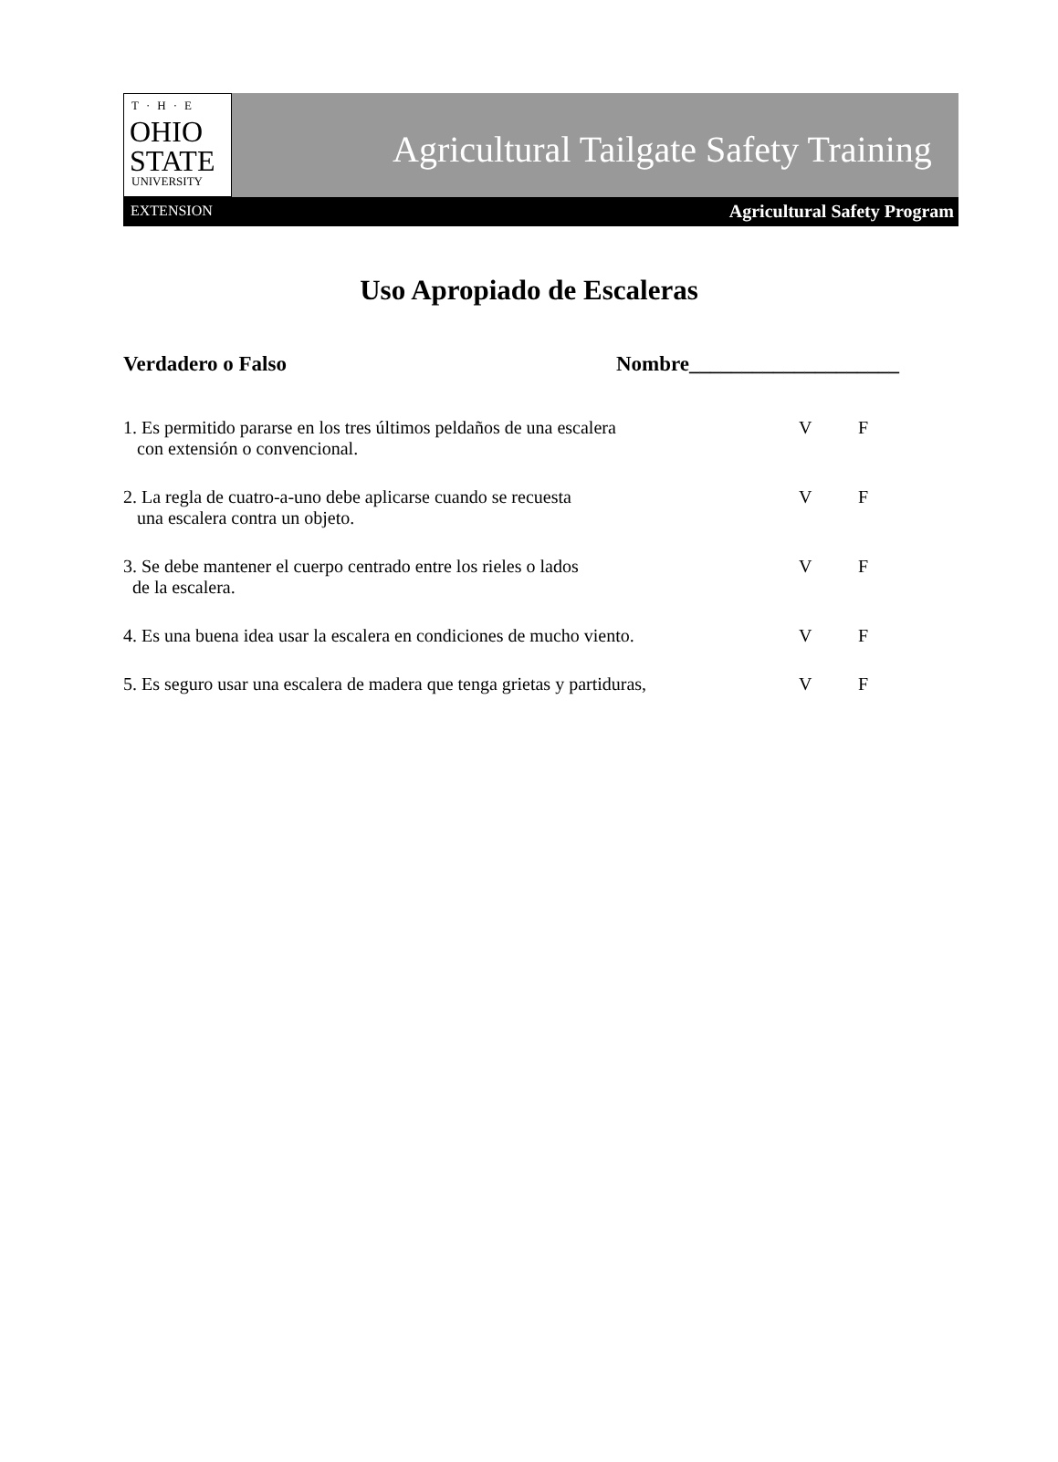T·H·E
OHIO
STATE
UNIVERSITY
Agricultural Tailgate Safety Training
EXTENSION Agricultural Safety Program
Uso Apropiado de Escaleras
Verdadero o Falso Nombre____________________
1. Es permitido pararse en los tres últimos peldaños de una escalera
con extensión o convencional.
V F
2. La regla de cuatro-a-uno debe aplicarse cuando se recuesta
una escalera contra un objeto.
V F
3. Se debe mantener el cuerpo centrado entre los rieles o lados
de la escalera.
V F
4. Es una buena idea usar la escalera en condiciones de mucho viento.
V F
5. Es seguro usar una escalera de madera que tenga grietas y partiduras,
V F